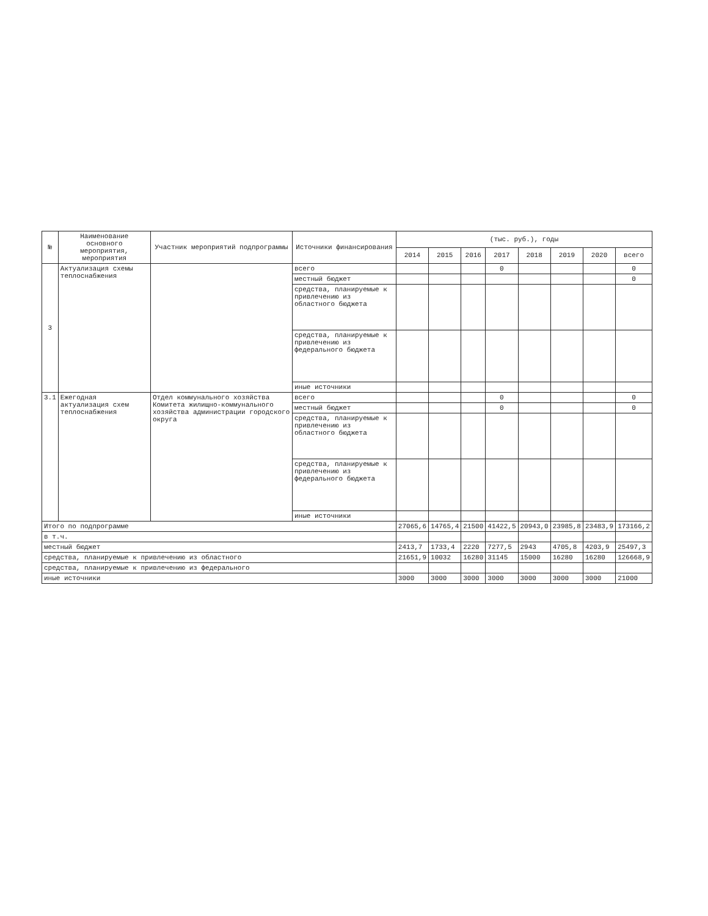| № | Наименование основного мероприятия, мероприятия | Участник мероприятий подпрограммы | Источники финансирования | (тыс. руб.), годы | | | | | | | |
| --- | --- | --- | --- | --- | --- | --- | --- | --- | --- | --- | --- |
| | | | | 2014 | 2015 | 2016 | 2017 | 2018 | 2019 | 2020 | всего |
| 3 | Актуализация схемы теплоснабжения | | всего | | | | 0 | | | | 0 |
| | | | местный бюджет | | | | | | | | 0 |
| | | | средства, планируемые к привлечению из областного бюджета | | | | | | | | |
| | | | средства, планируемые к привлечению из федерального бюджета | | | | | | | | |
| | | | иные источники | | | | | | | | |
| 3.1 | Ежегодная актуализация схем теплоснабжения | Отдел коммунального хозяйства Комитета жилищно-коммунального хозяйства администрации городского округа | всего | | | | 0 | | | | 0 |
| | | | местный бюджет | | | | 0 | | | | 0 |
| | | | средства, планируемые к привлечению из областного бюджета | | | | | | | | |
| | | | средства, планируемые к привлечению из федерального бюджета | | | | | | | | |
| | | | иные источники | | | | | | | | |
| Итого по подпрограмме | | | | 27065,6 | 14765,4 | 21500 | 41422,5 | 20943,0 | 23985,8 | 23483,9 | 173166,2 |
| в т.ч. | | | | | | | | | | | |
| местный бюджет | | | | 2413,7 | 1733,4 | 2220 | 7277,5 | 2943 | 4705,8 | 4203,9 | 25497,3 |
| средства, планируемые к привлечению из областного | | | | 21651,9 | 10032 | 16280 | 31145 | 15000 | 16280 | 16280 | 126668,9 |
| средства, планируемые к привлечению из федерального | | | | | | | | | | | |
| иные источники | | | | 3000 | 3000 | 3000 | 3000 | 3000 | 3000 | 3000 | 21000 |